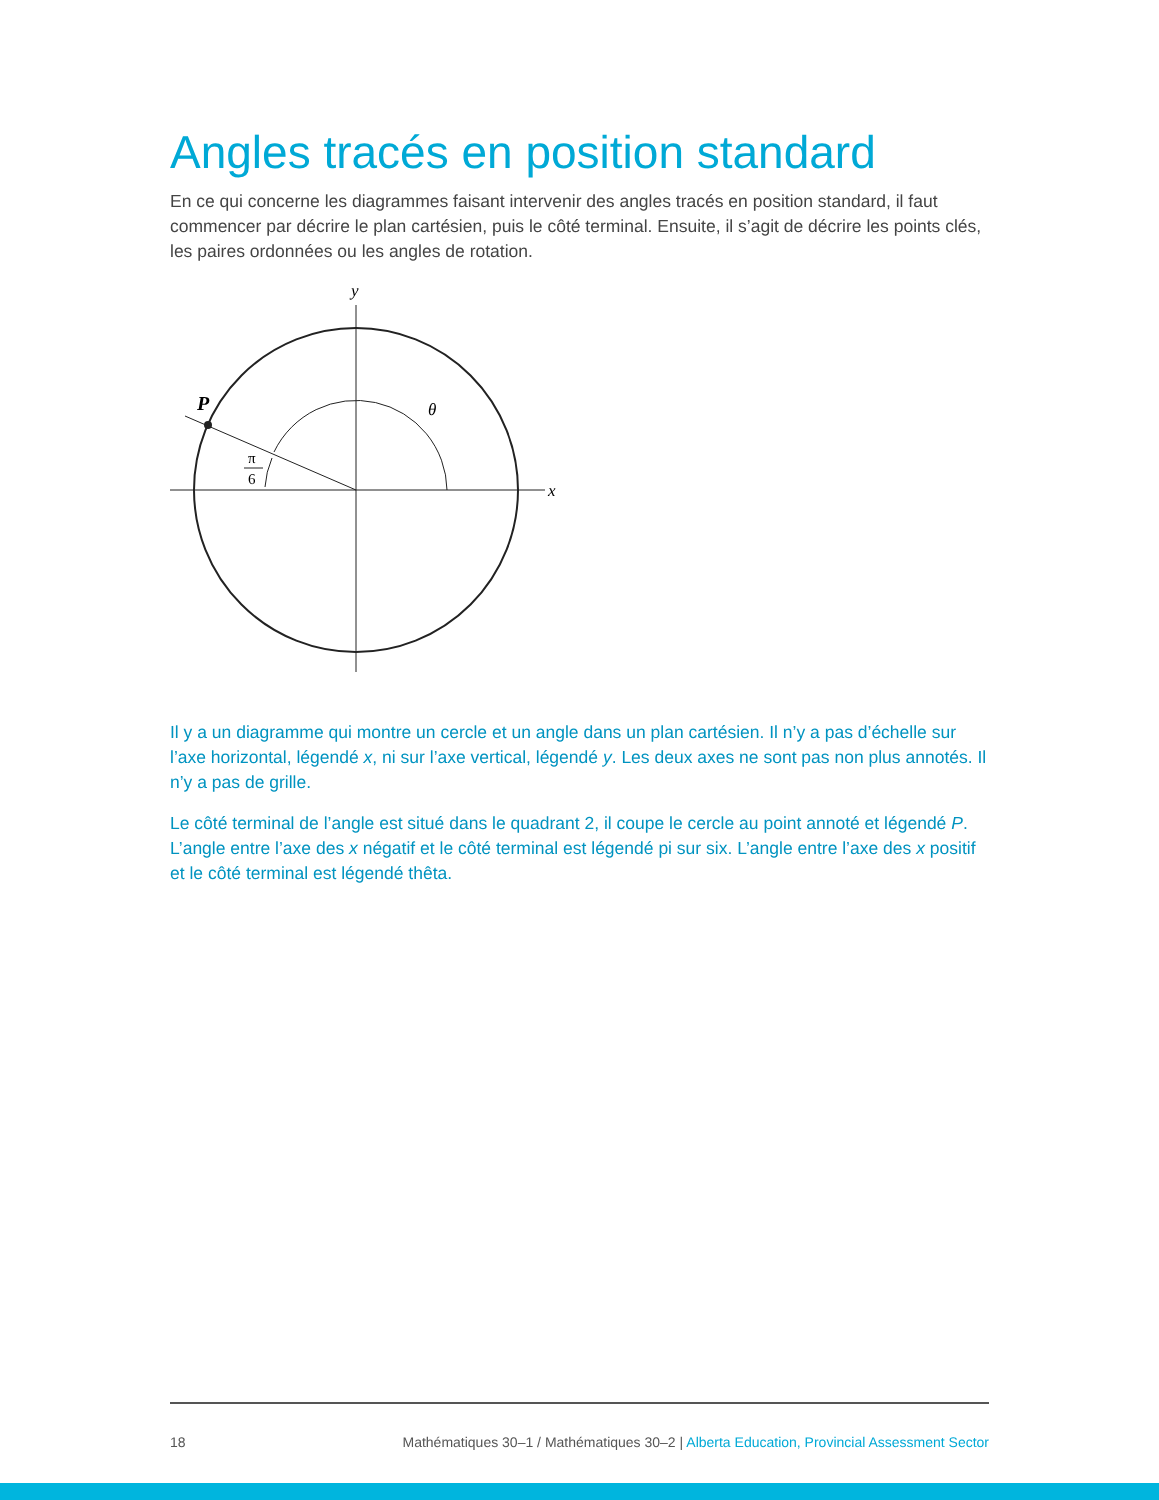Angles tracés en position standard
En ce qui concerne les diagrammes faisant intervenir des angles tracés en position standard, il faut commencer par décrire le plan cartésien, puis le côté terminal. Ensuite, il s’agit de décrire les points clés, les paires ordonnées ou les angles de rotation.
y
x
θ
P
π
6
Il y a un diagramme qui montre un cercle et un angle dans un plan cartésien. Il n’y a pas d’échelle sur l’axe horizontal, légendé x, ni sur l’axe vertical, légendé y. Les deux axes ne sont pas non plus annotés. Il n’y a pas de grille.
Le côté terminal de l’angle est situé dans le quadrant 2, il coupe le cercle au point annoté et légendé P. L’angle entre l’axe des x négatif et le côté terminal est légendé pi sur six. L’angle entre l’axe des x positif et le côté terminal est légendé thêta.
18 Mathématiques 30–1 / Mathématiques 30–2 | Alberta Education, Provincial Assessment Sector